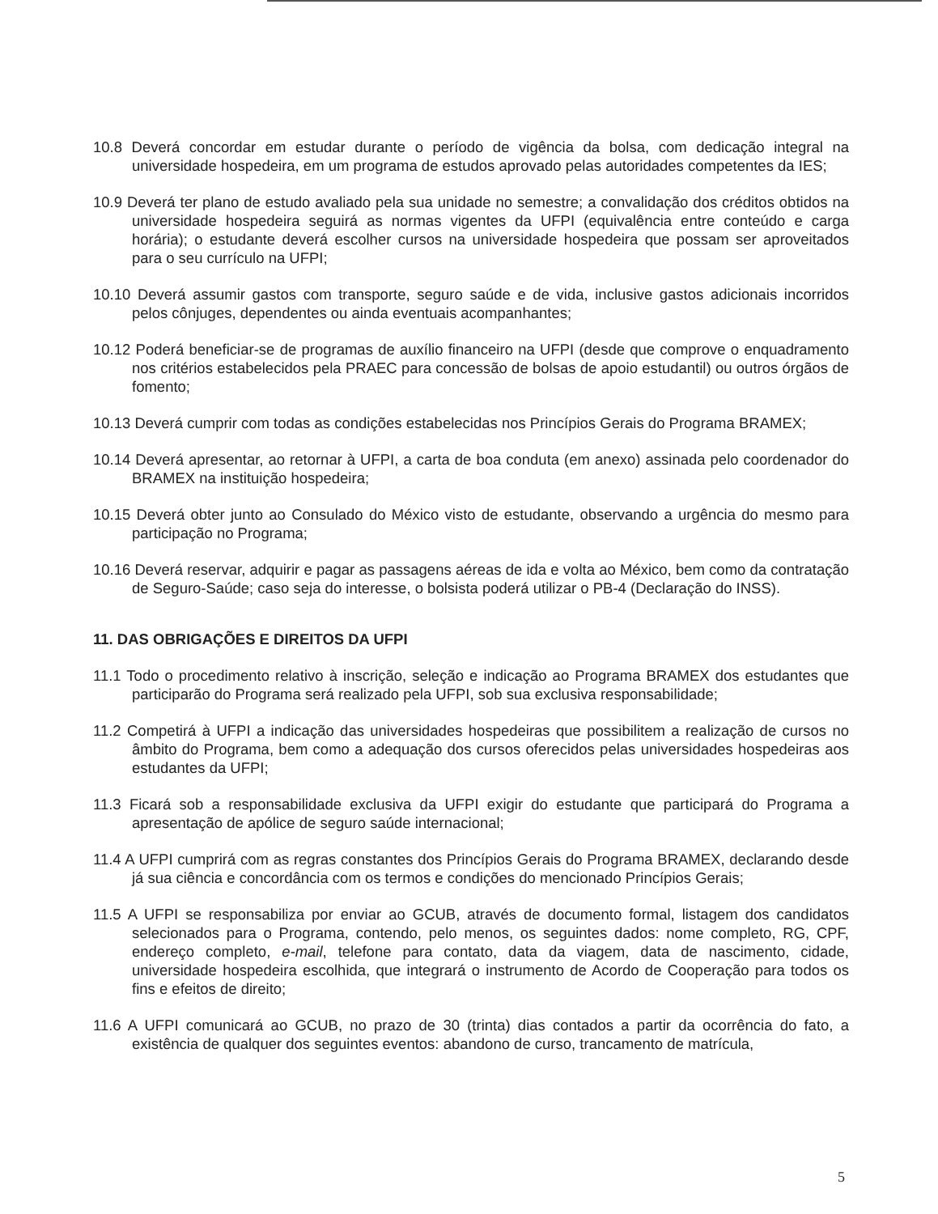10.8 Deverá concordar em estudar durante o período de vigência da bolsa, com dedicação integral na universidade hospedeira, em um programa de estudos aprovado pelas autoridades competentes da IES;
10.9 Deverá ter plano de estudo avaliado pela sua unidade no semestre; a convalidação dos créditos obtidos na universidade hospedeira seguirá as normas vigentes da UFPI (equivalência entre conteúdo e carga horária); o estudante deverá escolher cursos na universidade hospedeira que possam ser aproveitados para o seu currículo na UFPI;
10.10 Deverá assumir gastos com transporte, seguro saúde e de vida, inclusive gastos adicionais incorridos pelos cônjuges, dependentes ou ainda eventuais acompanhantes;
10.12 Poderá beneficiar-se de programas de auxílio financeiro na UFPI (desde que comprove o enquadramento nos critérios estabelecidos pela PRAEC para concessão de bolsas de apoio estudantil) ou outros órgãos de fomento;
10.13 Deverá cumprir com todas as condições estabelecidas nos Princípios Gerais do Programa BRAMEX;
10.14 Deverá apresentar, ao retornar à UFPI, a carta de boa conduta (em anexo) assinada pelo coordenador do BRAMEX na instituição hospedeira;
10.15 Deverá obter junto ao Consulado do México visto de estudante, observando a urgência do mesmo para participação no Programa;
10.16 Deverá reservar, adquirir e pagar as passagens aéreas de ida e volta ao México, bem como da contratação de Seguro-Saúde; caso seja do interesse, o bolsista poderá utilizar o PB-4 (Declaração do INSS).
11. DAS OBRIGAÇÕES E DIREITOS DA UFPI
11.1 Todo o procedimento relativo à inscrição, seleção e indicação ao Programa BRAMEX dos estudantes que participarão do Programa será realizado pela UFPI, sob sua exclusiva responsabilidade;
11.2 Competirá à UFPI a indicação das universidades hospedeiras que possibilitem a realização de cursos no âmbito do Programa, bem como a adequação dos cursos oferecidos pelas universidades hospedeiras aos estudantes da UFPI;
11.3 Ficará sob a responsabilidade exclusiva da UFPI exigir do estudante que participará do Programa a apresentação de apólice de seguro saúde internacional;
11.4 A UFPI cumprirá com as regras constantes dos Princípios Gerais do Programa BRAMEX, declarando desde já sua ciência e concordância com os termos e condições do mencionado Princípios Gerais;
11.5 A UFPI se responsabiliza por enviar ao GCUB, através de documento formal, listagem dos candidatos selecionados para o Programa, contendo, pelo menos, os seguintes dados: nome completo, RG, CPF, endereço completo, e-mail, telefone para contato, data da viagem, data de nascimento, cidade, universidade hospedeira escolhida, que integrará o instrumento de Acordo de Cooperação para todos os fins e efeitos de direito;
11.6 A UFPI comunicará ao GCUB, no prazo de 30 (trinta) dias contados a partir da ocorrência do fato, a existência de qualquer dos seguintes eventos: abandono de curso, trancamento de matrícula,
5